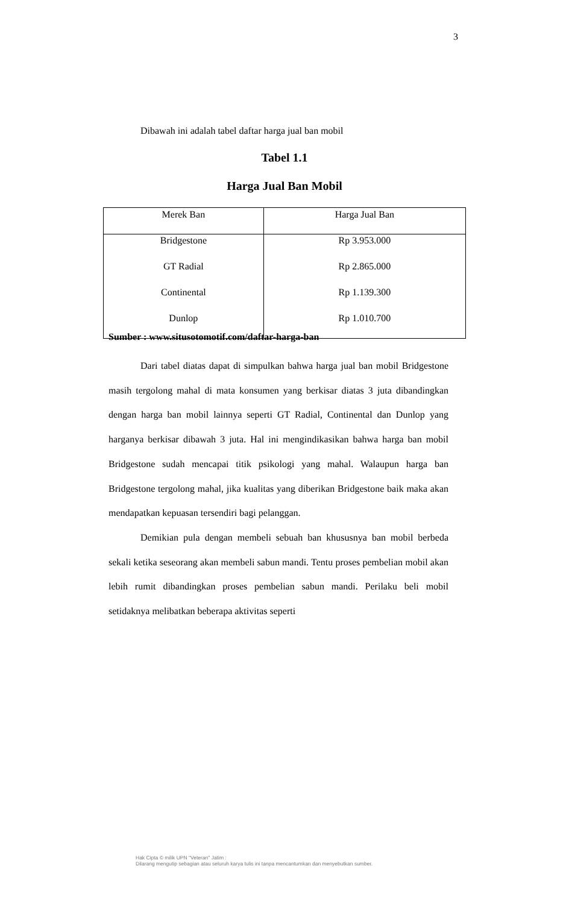3
Dibawah ini adalah tabel daftar harga jual ban mobil
Tabel 1.1
Harga Jual Ban Mobil
| Merek Ban | Harga Jual Ban |
| --- | --- |
| Bridgestone | Rp 3.953.000 |
| GT Radial | Rp 2.865.000 |
| Continental | Rp 1.139.300 |
| Dunlop | Rp 1.010.700 |
Sumber : www.situsotomotif.com/daftar-harga-ban
Dari tabel diatas dapat di simpulkan bahwa harga jual ban mobil Bridgestone masih tergolong mahal di mata konsumen yang berkisar diatas 3 juta dibandingkan dengan harga ban mobil lainnya seperti GT Radial, Continental dan Dunlop yang harganya berkisar dibawah 3 juta. Hal ini mengindikasikan bahwa harga ban mobil Bridgestone sudah mencapai titik psikologi yang mahal. Walaupun harga ban Bridgestone tergolong mahal, jika kualitas yang diberikan Bridgestone baik maka akan mendapatkan kepuasan tersendiri bagi pelanggan.
Demikian pula dengan membeli sebuah ban khususnya ban mobil berbeda sekali ketika seseorang akan membeli sabun mandi. Tentu proses pembelian mobil akan lebih rumit dibandingkan proses pembelian sabun mandi. Perilaku beli mobil setidaknya melibatkan beberapa aktivitas seperti
Hak Cipta © milik UPN "Veteran" Jatim :
Dilarang mengutip sebagian atau seluruh karya tulis ini tanpa mencantumkan dan menyebutkan sumber.